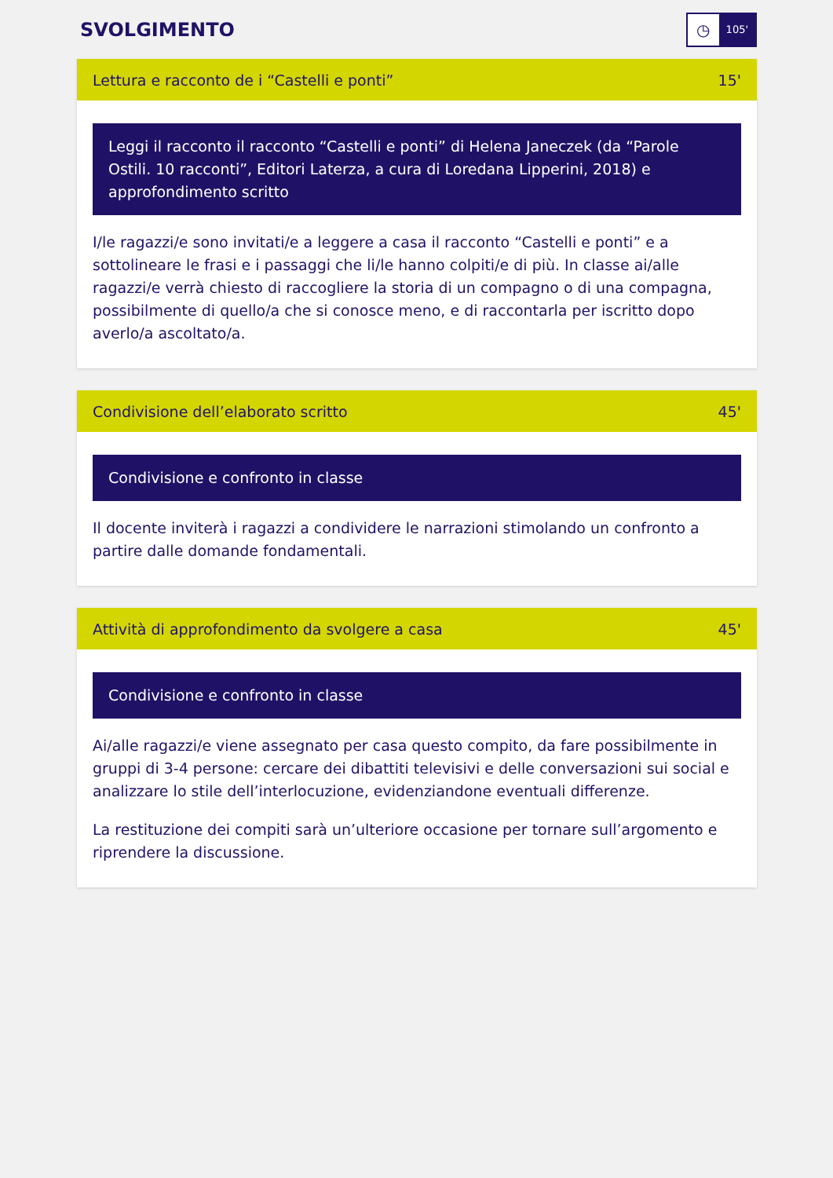SVOLGIMENTO
◷
105'
Lettura e racconto de i “Castelli e ponti” 15'
Leggi il racconto il racconto “Castelli e ponti” di Helena Janeczek (da “Parole Ostili. 10 racconti”, Editori Laterza, a cura di Loredana Lipperini, 2018) e approfondimento scritto
I/le ragazzi/e sono invitati/e a leggere a casa il racconto “Castelli e ponti” e a sottolineare le frasi e i passaggi che li/le hanno colpiti/e di più. In classe ai/alle ragazzi/e verrà chiesto di raccogliere la storia di un compagno o di una compagna, possibilmente di quello/a che si conosce meno, e di raccontarla per iscritto dopo averlo/a ascoltato/a.
Condivisione dell’elaborato scritto 45'
Condivisione e confronto in classe
Il docente inviterà i ragazzi a condividere le narrazioni stimolando un confronto a partire dalle domande fondamentali.
Attività di approfondimento da svolgere a casa 45'
Condivisione e confronto in classe
Ai/alle ragazzi/e viene assegnato per casa questo compito, da fare possibilmente in gruppi di 3-4 persone: cercare dei dibattiti televisivi e delle conversazioni sui social e analizzare lo stile dell’interlocuzione, evidenziandone eventuali differenze.
La restituzione dei compiti sarà un’ulteriore occasione per tornare sull’argomento e riprendere la discussione.